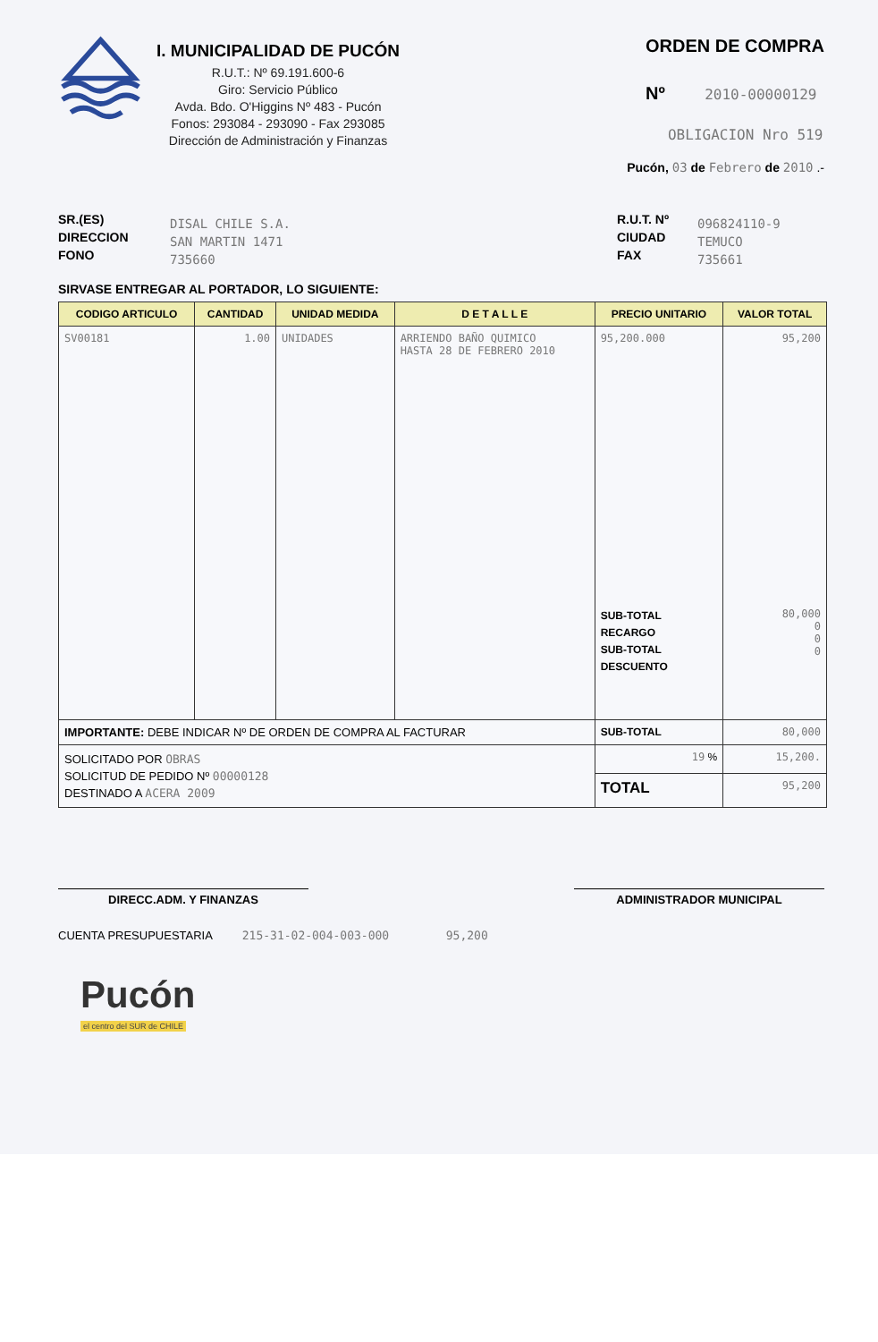I. MUNICIPALIDAD DE PUCÓN
R.U.T.: Nº 69.191.600-6
Giro: Servicio Público
Avda. Bdo. O'Higgins Nº 483 - Pucón
Fonos: 293084 - 293090 - Fax 293085
Dirección de Administración y Finanzas
ORDEN DE COMPRA
Nº 2010-00000129
OBLIGACION Nro 519
Pucón, 03 de Febrero de 2010 .-
SR.(ES)
DIRECCION
FONO
DISAL CHILE S.A.
SAN MARTIN 1471
735660
R.U.T. Nº
CIUDAD
FAX
096824110-9
TEMUCO
735661
SIRVASE ENTREGAR AL PORTADOR, LO SIGUIENTE:
| CODIGO ARTICULO | CANTIDAD | UNIDAD MEDIDA | D E T A L L E | PRECIO UNITARIO | VALOR TOTAL |
| --- | --- | --- | --- | --- | --- |
| SV00181 | 1.00 | UNIDADES | ARRIENDO BAÑO QUIMICO HASTA 28 DE FEBRERO 2010 | 95,200.000 SUB-TOTAL RECARGO SUB-TOTAL DESCUENTO | 95,200 80,000 0 0 0 |
| IMPORTANTE: DEBE INDICAR Nº DE ORDEN DE COMPRA AL FACTURAR | | | | SUB-TOTAL | 80,000 |
| SOLICITADO POR OBRAS SOLICITUD DE PEDIDO Nº 00000128 DESTINADO A ACERA 2009 | | | | 19 % | 15,200. |
| | | | | TOTAL | 95,200 |
DIRECC.ADM. Y FINANZAS ADMINISTRADOR MUNICIPAL
CUENTA PRESUPUESTARIA 215-31-02-004-003-000 95,200
Pucón
el centro del SUR de CHILE